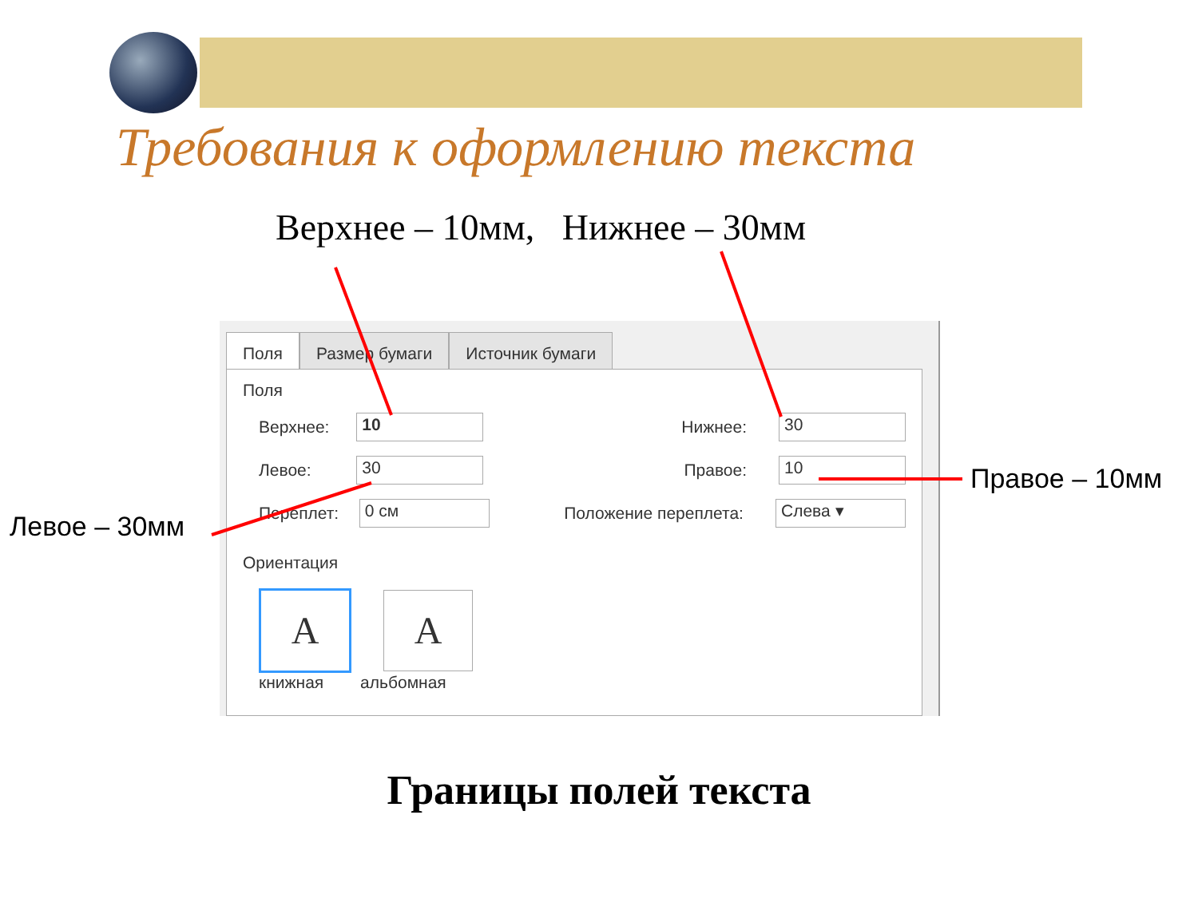Требования к оформлению текста
Верхнее – 10мм, Нижнее – 30мм
Поля Размер бумаги Источник бумаги
Поля
Верхнее: 10 Нижнее: 30
Левое: 30 Правое: 10
Переплет: 0 см Положение переплета: Слева ▾
Ориентация
A A
книжная альбомная
Левое – 30мм
Правое – 10мм
Границы полей текста